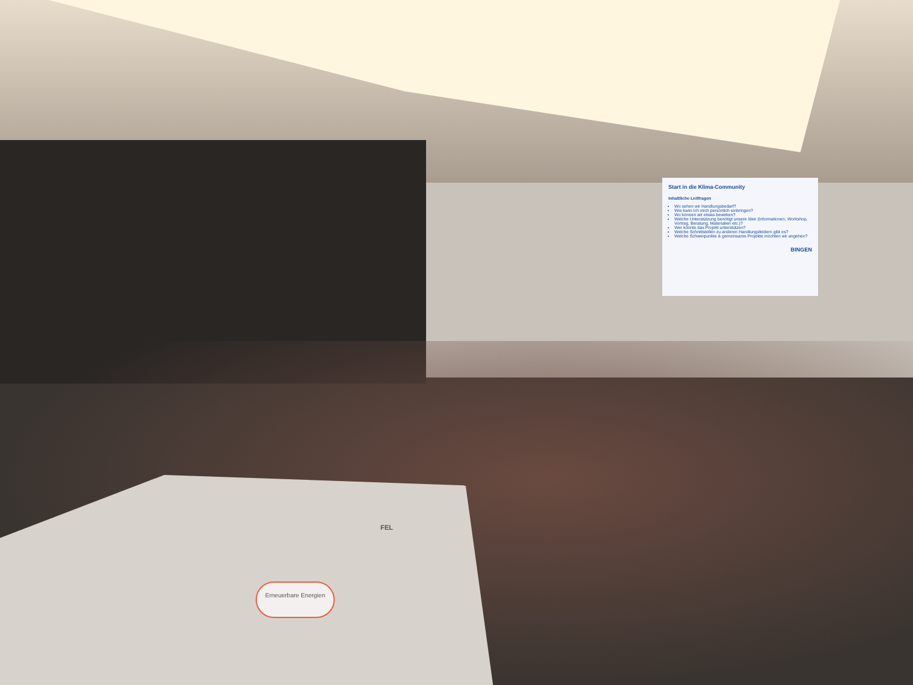Start in die Klima-Community
Inhaltliche Leitfragen
Wo sehen wir Handlungsbedarf?
Wie kann ich mich persönlich einbringen?
Wo können wir etwas bewirken?
Welche Unterstützung benötigt unsere Idee (Informationen, Workshop, Vortrag, Beratung, Materialien etc.)?
Wer könnte das Projekt unterstützen?
Welche Schnittstellen zu anderen Handlungsfeldern gibt es?
Welche Schwerpunkte & gemeinsame Projekte möchten wir angehen?
BINGEN
FEL
Erneuerbare Energien